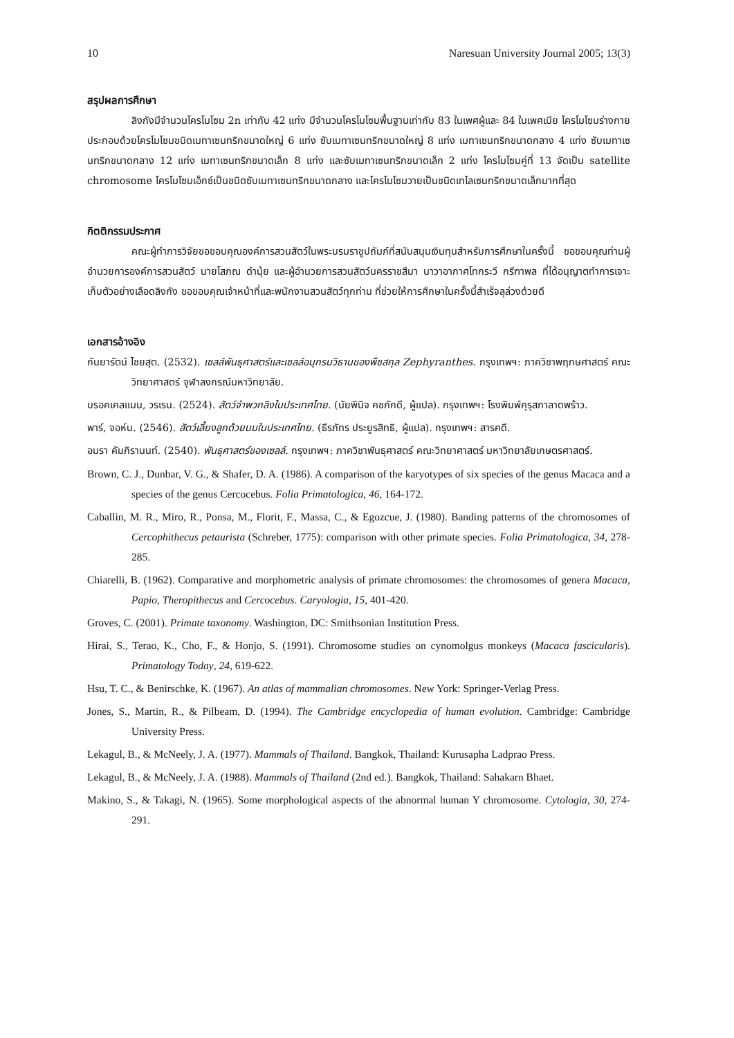10 Naresuan University Journal 2005; 13(3)
สรุปผลการศึกษา
ลิงกังมีจำนวนโครโมโซม 2n เท่ากับ 42 แท่ง มีจำนวนโครโมโซมพื้นฐานเท่ากับ 83 ในเพศผู้และ 84 ในเพศเมีย โครโมโซมร่างกายประกอบด้วยโครโมโซมชนิดเมทาเซนทริกขนาดใหญ่ 6 แท่ง ซับเมทาเซนทริกขนาดใหญ่ 8 แท่ง เมทาเซนทริกขนาดกลาง 4 แท่ง ซับเมทาเซนทริกขนาดกลาง 12 แท่ง เมทาเซนทริกขนาดเล็ก 8 แท่ง และซับเมทาเซนทริกขนาดเล็ก 2 แท่ง โครโมโซมคู่ที่ 13 จัดเป็น satellite chromosome โครโมโซมเอ็กซ์เป็นชนิดซับเมทาเซนทริกขนาดกลาง และโครโมโซมวายเป็นชนิดเทโลเซนทริกขนาดเล็กมากที่สุด
กิตติกรรมประกาศ
คณะผู้ทำการวิจัยขอขอบคุณองค์การสวนสัตว์ในพระบรมราชูปถัมภ์ที่สนับสนุนเงินทุนสำหรับการศึกษาในครั้งนี้ ขอขอบคุณท่านผู้อำนวยการองค์การสวนสัตว์ นายโสภณ ดำนุ้ย และผู้อำนวยการสวนสัตว์นครราชสีมา นาวาอากาศโทกระวี กรีฑาพล ที่ได้อนุญาตทำการเจาะเก็บตัวอย่างเลือดลิงกัง ขอขอบคุณเจ้าหน้าที่และพนักงานสวนสัตว์ทุกท่าน ที่ช่วยให้การศึกษาในครั้งนี้สำเร็จลุล่วงด้วยดี
เอกสารอ้างอิง
กันยารัตน์ ไชยสุต. (2532). เซลล์พันธุศาสตร์และเซลล์อนุกรมวิธานของพืชสกุล Zephyranthes. กรุงเทพฯ: ภาควิชาพฤกษศาสตร์ คณะวิทยาศาสตร์ จุฬาลงกรณ์มหาวิทยาลัย.
บรอคเคลแมน, วรเรน. (2524). สัตว์จำพวกลิงในประเทศไทย. (นัยพินิจ คชภักดี, ผู้แปล). กรุงเทพฯ: โรงพิมพ์คุรุสภาลาดพร้าว.
พาร์, จอห์น. (2546). สัตว์เลี้ยงลูกด้วยนมในประเทศไทย. (ธีรภัทร ประยูรสิทธิ, ผู้แปล). กรุงเทพฯ: สารคดี.
อมรา คัมภิรานนท์. (2540). พันธุศาสตร์ของเซลล์. กรุงเทพฯ: ภาควิชาพันธุศาสตร์ คณะวิทยาศาสตร์ มหาวิทยาลัยเกษตรศาสตร์.
Brown, C. J., Dunbar, V. G., & Shafer, D. A. (1986). A comparison of the karyotypes of six species of the genus Macaca and a species of the genus Cercocebus. Folia Primatologica, 46, 164-172.
Caballin, M. R., Miro, R., Ponsa, M., Florit, F., Massa, C., & Egozcue, J. (1980). Banding patterns of the chromosomes of Cercophithecus petaurista (Schreber, 1775): comparison with other primate species. Folia Primatologica, 34, 278-285.
Chiarelli, B. (1962). Comparative and morphometric analysis of primate chromosomes: the chromosomes of genera Macaca, Papio, Theropithecus and Cercocebus. Caryologia, 15, 401-420.
Groves, C. (2001). Primate taxonomy. Washington, DC: Smithsonian Institution Press.
Hirai, S., Terao, K., Cho, F., & Honjo, S. (1991). Chromosome studies on cynomolgus monkeys (Macaca fascicularis). Primatology Today, 24, 619-622.
Hsu, T. C., & Benirschke, K. (1967). An atlas of mammalian chromosomes. New York: Springer-Verlag Press.
Jones, S., Martin, R., & Pilbeam, D. (1994). The Cambridge encyclopedia of human evolution. Cambridge: Cambridge University Press.
Lekagul, B., & McNeely, J. A. (1977). Mammals of Thailand. Bangkok, Thailand: Kurusapha Ladprao Press.
Lekagul, B., & McNeely, J. A. (1988). Mammals of Thailand (2nd ed.). Bangkok, Thailand: Sahakarn Bhaet.
Makino, S., & Takagi, N. (1965). Some morphological aspects of the abnormal human Y chromosome. Cytologia, 30, 274-291.